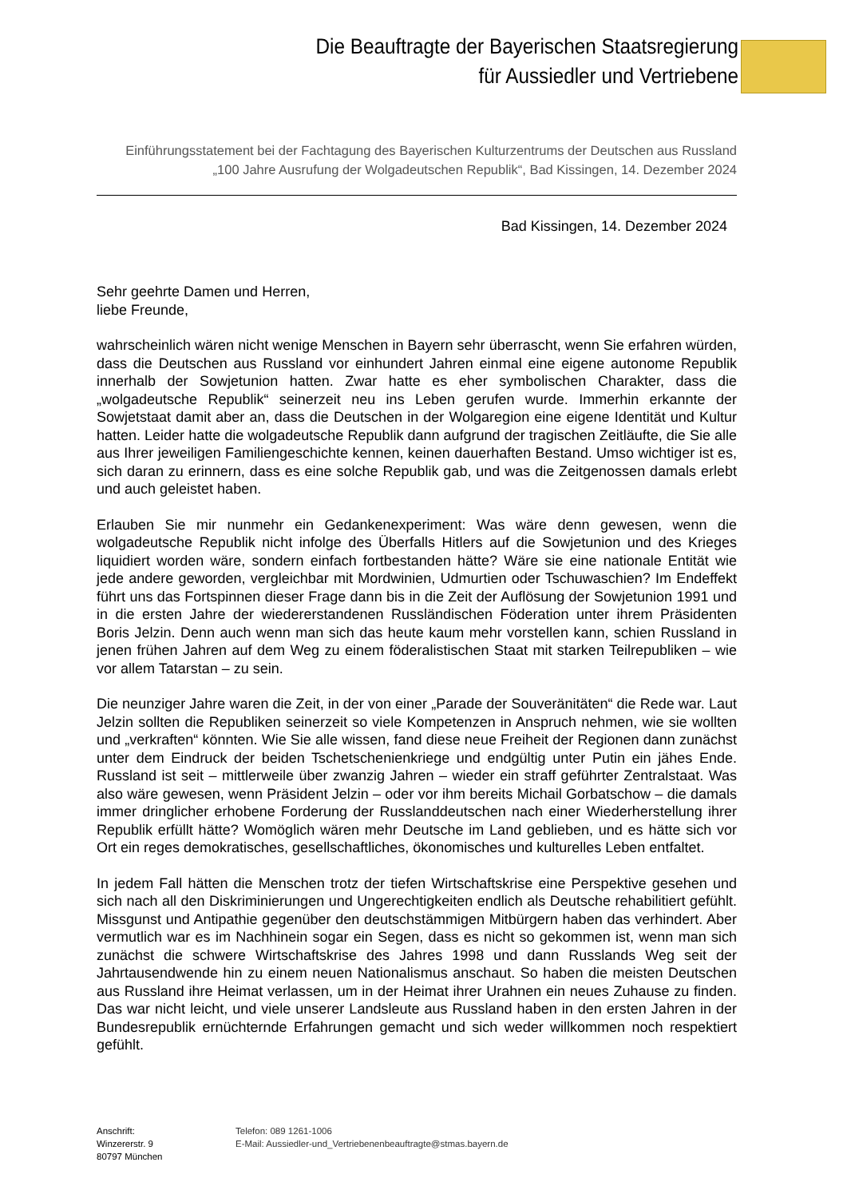Die Beauftragte der Bayerischen Staatsregierung
für Aussiedler und Vertriebene
Einführungsstatement bei der Fachtagung des Bayerischen Kulturzentrums der Deutschen aus Russland „100 Jahre Ausrufung der Wolgadeutschen Republik“, Bad Kissingen, 14. Dezember 2024
Bad Kissingen, 14. Dezember 2024
Sehr geehrte Damen und Herren,
liebe Freunde,
wahrscheinlich wären nicht wenige Menschen in Bayern sehr überrascht, wenn Sie erfahren würden, dass die Deutschen aus Russland vor einhundert Jahren einmal eine eigene autonome Republik innerhalb der Sowjetunion hatten. Zwar hatte es eher symbolischen Charakter, dass die „wolgadeutsche Republik“ seinerzeit neu ins Leben gerufen wurde. Immerhin erkannte der Sowjetstaat damit aber an, dass die Deutschen in der Wolgaregion eine eigene Identität und Kultur hatten. Leider hatte die wolgadeutsche Republik dann aufgrund der tragischen Zeitläufte, die Sie alle aus Ihrer jeweiligen Familiengeschichte kennen, keinen dauerhaften Bestand. Umso wichtiger ist es, sich daran zu erinnern, dass es eine solche Republik gab, und was die Zeitgenossen damals erlebt und auch geleistet haben.
Erlauben Sie mir nunmehr ein Gedankenexperiment: Was wäre denn gewesen, wenn die wolgadeutsche Republik nicht infolge des Überfalls Hitlers auf die Sowjetunion und des Krieges liquidiert worden wäre, sondern einfach fortbestanden hätte? Wäre sie eine nationale Entität wie jede andere geworden, vergleichbar mit Mordwinien, Udmurtien oder Tschuwaschien? Im Endeffekt führt uns das Fortspinnen dieser Frage dann bis in die Zeit der Auflösung der Sowjetunion 1991 und in die ersten Jahre der wiedererstandenen Russländischen Föderation unter ihrem Präsidenten Boris Jelzin. Denn auch wenn man sich das heute kaum mehr vorstellen kann, schien Russland in jenen frühen Jahren auf dem Weg zu einem föderalistischen Staat mit starken Teilrepubliken – wie vor allem Tatarstan – zu sein.
Die neunziger Jahre waren die Zeit, in der von einer „Parade der Souveränitäten“ die Rede war. Laut Jelzin sollten die Republiken seinerzeit so viele Kompetenzen in Anspruch nehmen, wie sie wollten und „verkraften“ könnten. Wie Sie alle wissen, fand diese neue Freiheit der Regionen dann zunächst unter dem Eindruck der beiden Tschetschenienkriege und endgültig unter Putin ein jähes Ende. Russland ist seit – mittlerweile über zwanzig Jahren – wieder ein straff geführter Zentralstaat. Was also wäre gewesen, wenn Präsident Jelzin – oder vor ihm bereits Michail Gorbatschow – die damals immer dringlicher erhobene Forderung der Russlanddeutschen nach einer Wiederherstellung ihrer Republik erfüllt hätte? Womöglich wären mehr Deutsche im Land geblieben, und es hätte sich vor Ort ein reges demokratisches, gesellschaftliches, ökonomisches und kulturelles Leben entfaltet.
In jedem Fall hätten die Menschen trotz der tiefen Wirtschaftskrise eine Perspektive gesehen und sich nach all den Diskriminierungen und Ungerechtigkeiten endlich als Deutsche rehabilitiert gefühlt. Missgunst und Antipathie gegenüber den deutschstämmigen Mitbürgern haben das verhindert. Aber vermutlich war es im Nachhinein sogar ein Segen, dass es nicht so gekommen ist, wenn man sich zunächst die schwere Wirtschaftskrise des Jahres 1998 und dann Russlands Weg seit der Jahrtausendwende hin zu einem neuen Nationalismus anschaut. So haben die meisten Deutschen aus Russland ihre Heimat verlassen, um in der Heimat ihrer Urahnen ein neues Zuhause zu finden. Das war nicht leicht, und viele unserer Landsleute aus Russland haben in den ersten Jahren in der Bundesrepublik ernüchternde Erfahrungen gemacht und sich weder willkommen noch respektiert gefühlt.
Anschrift:
Winzererstr. 9
80797 München
Telefon: 089 1261-1006
E-Mail: Aussiedler-und_Vertriebenenbeauftragte@stmas.bayern.de